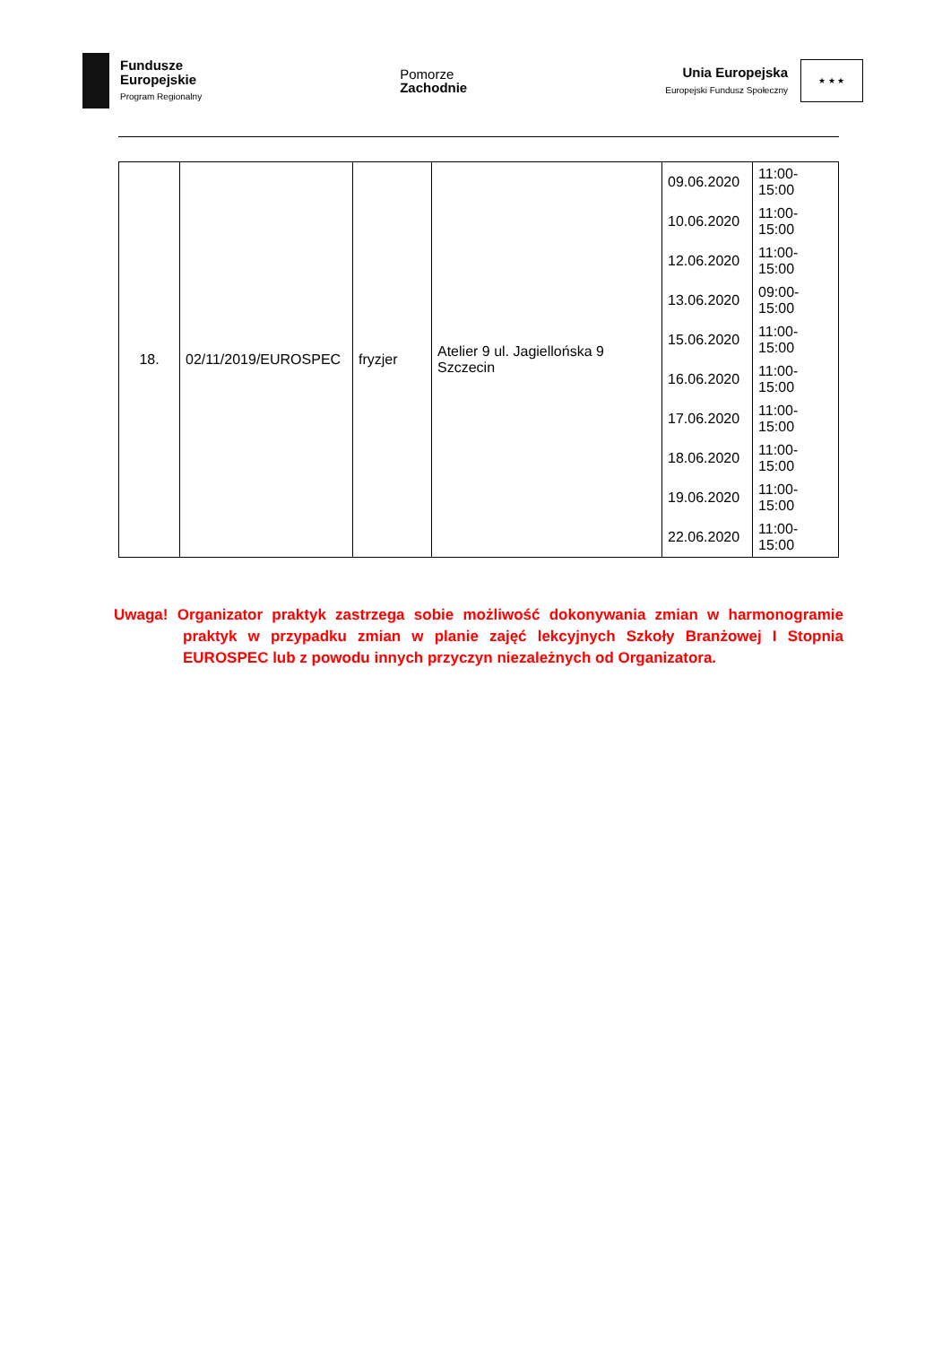Fundusze
Europejskie
Program Regionalny
Pomorze
Zachodnie
Unia Europejska
Europejski Fundusz Społeczny
★ ★ ★
| 18. | 02/11/2019/EUROSPEC | fryzjer | Atelier 9 ul. Jagiellońska 9 Szczecin | 09.06.2020 | 11:00-15:00 |
| | | | | 10.06.2020 | 11:00-15:00 |
| | | | | 12.06.2020 | 11:00-15:00 |
| | | | | 13.06.2020 | 09:00-15:00 |
| | | | | 15.06.2020 | 11:00-15:00 |
| | | | | 16.06.2020 | 11:00-15:00 |
| | | | | 17.06.2020 | 11:00-15:00 |
| | | | | 18.06.2020 | 11:00-15:00 |
| | | | | 19.06.2020 | 11:00-15:00 |
| | | | | 22.06.2020 | 11:00-15:00 |
Uwaga! Organizator praktyk zastrzega sobie możliwość dokonywania zmian w harmonogramie praktyk w przypadku zmian w planie zajęć lekcyjnych Szkoły Branżowej I Stopnia EUROSPEC lub z powodu innych przyczyn niezależnych od Organizatora.